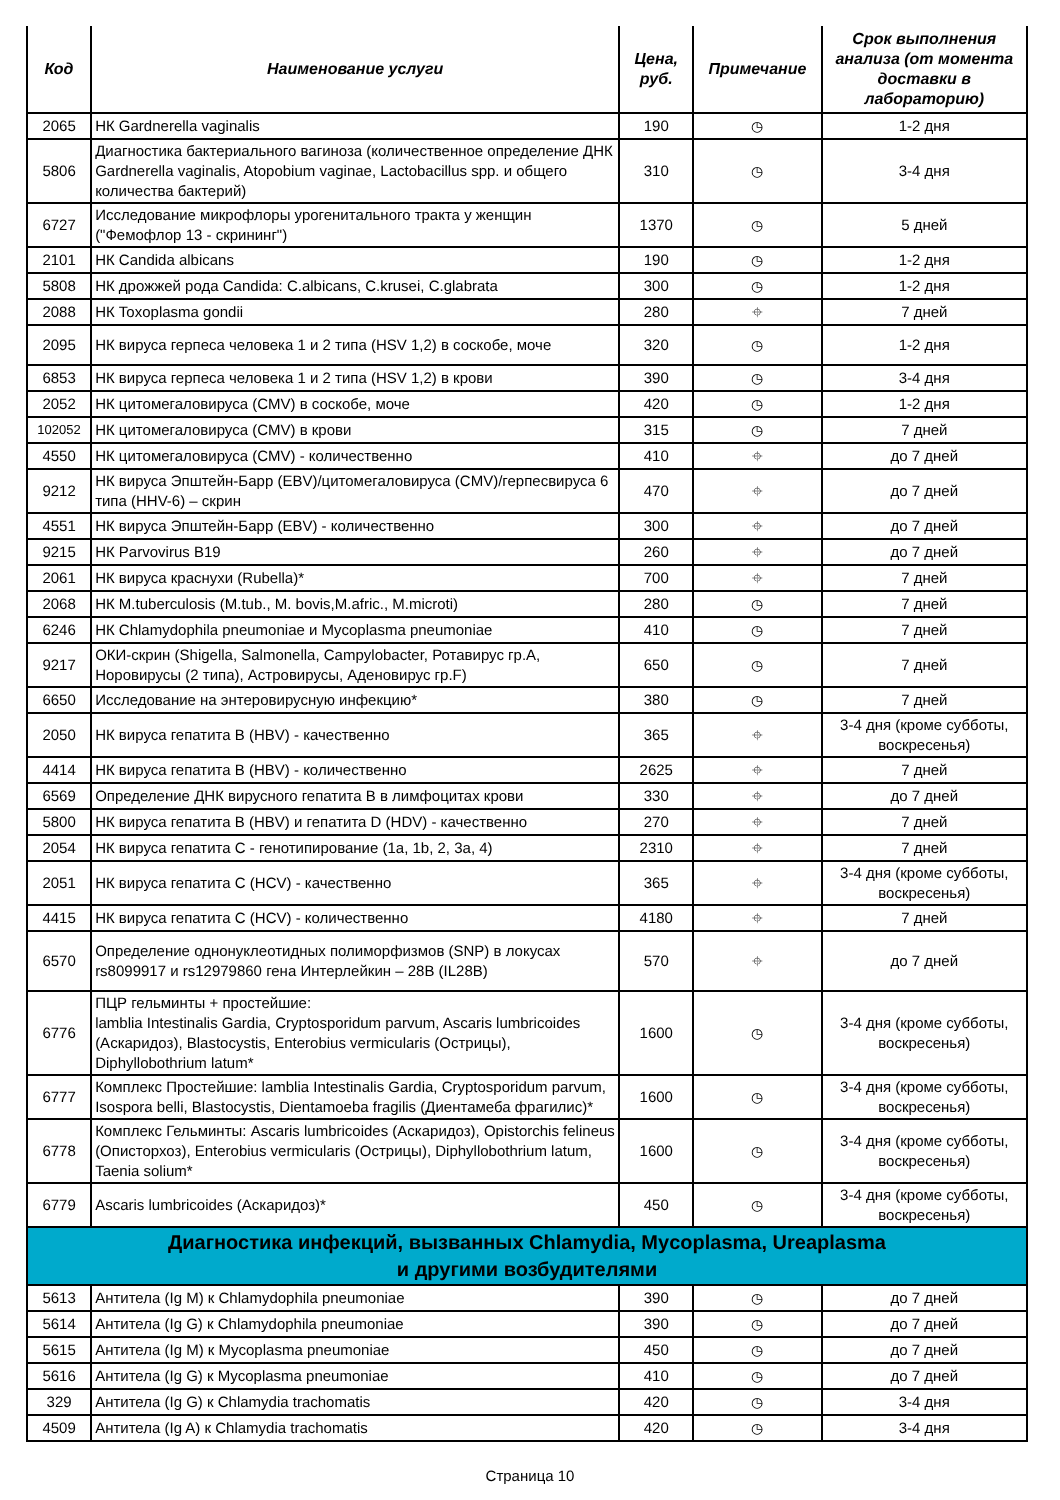| Код | Наименование услуги | Цена, руб. | Примечание | Срок выполнения анализа (от момента доставки в лабораторию) |
| --- | --- | --- | --- | --- |
| 2065 | НК Gardnerella vaginalis | 190 | ◷ | 1-2 дня |
| 5806 | Диагностика бактериального вагиноза (количественное определение ДНК Gardnerella vaginalis, Atopobium vaginae, Lactobacillus spp. и общего количества бактерий) | 310 | ◷ | 3-4 дня |
| 6727 | Исследование микрофлоры урогенитального тракта у женщин ("Фемофлор 13 - скрининг") | 1370 | ◷ | 5 дней |
| 2101 | НК Candida albicans | 190 | ◷ | 1-2 дня |
| 5808 | НК дрожжей рода Candida: C.albicans, C.krusei, C.glabrata | 300 | ◷ | 1-2 дня |
| 2088 | НК Toxoplasma gondii | 280 | ⌖ | 7 дней |
| 2095 | НК вируса герпеса человека 1 и 2 типа (HSV 1,2) в соскобе, моче | 320 | ◷ | 1-2 дня |
| 6853 | НК вируса герпеса человека 1 и 2 типа (HSV 1,2) в крови | 390 | ◷ | 3-4 дня |
| 2052 | НК цитомегаловируса (CMV) в соскобе, моче | 420 | ◷ | 1-2 дня |
| 102052 | НК цитомегаловируса (CMV) в крови | 315 | ◷ | 7 дней |
| 4550 | НК цитомегаловируса (CMV) - количественно | 410 | ⌖ | до 7 дней |
| 9212 | НК вируса Эпштейн-Барр (EBV)/цитомегаловируса (CMV)/герпесвируса 6 типа (HHV-6) – скрин | 470 | ⌖ | до 7 дней |
| 4551 | НК вируса Эпштейн-Барр (EBV) - количественно | 300 | ⌖ | до 7 дней |
| 9215 | НК Parvovirus B19 | 260 | ⌖ | до 7 дней |
| 2061 | НК вируса краснухи (Rubella)* | 700 | ⌖ | 7 дней |
| 2068 | НК M.tuberculosis (M.tub., M. bovis,M.afric., M.microti) | 280 | ◷ | 7 дней |
| 6246 | НК Chlamydophila pneumoniae и Mycoplasma pneumoniae | 410 | ◷ | 7 дней |
| 9217 | ОКИ-скрин (Shigella, Salmonella, Campylobacter, Ротавирус гр.A, Норовирусы (2 типа), Астровирусы, Аденовирус гр.F) | 650 | ◷ | 7 дней |
| 6650 | Исследование на энтеровирусную инфекцию* | 380 | ◷ | 7 дней |
| 2050 | НК вируса гепатита В (HBV) - качественно | 365 | ⌖ | 3-4 дня (кроме субботы, воскресенья) |
| 4414 | НК вируса гепатита В (HBV) - количественно | 2625 | ⌖ | 7 дней |
| 6569 | Определение ДНК вирусного гепатита В в лимфоцитах крови | 330 | ⌖ | до 7 дней |
| 5800 | НК вируса гепатита В (HBV) и гепатита D (HDV) - качественно | 270 | ⌖ | 7 дней |
| 2054 | НК вируса гепатита С - генотипирование (1a, 1b, 2, 3a, 4) | 2310 | ⌖ | 7 дней |
| 2051 | НК вируса гепатита С (HCV) - качественно | 365 | ⌖ | 3-4 дня (кроме субботы, воскресенья) |
| 4415 | НК вируса гепатита С (HCV) - количественно | 4180 | ⌖ | 7 дней |
| 6570 | Определение однонуклеотидных полиморфизмов (SNP) в локусах rs8099917 и rs12979860 гена Интерлейкин – 28В (IL28B) | 570 | ⌖ | до 7 дней |
| 6776 | ПЦР гельминты + простейшие: lamblia Intestinalis Gardia, Cryptosporidum parvum, Ascaris lumbricoides (Аскаридоз), Blastocystis, Enterobius vermicularis (Острицы), Diphyllobothrium latum* | 1600 | ◷ | 3-4 дня (кроме субботы, воскресенья) |
| 6777 | Комплекс Простейшие: lamblia Intestinalis Gardia, Cryptosporidum parvum, Isospora belli, Blastocystis, Dientamoeba fragilis (Диентамеба фрагилис)* | 1600 | ◷ | 3-4 дня (кроме субботы, воскресенья) |
| 6778 | Комплекс Гельминты: Ascaris lumbricoides (Аскаридоз), Opistorchis felineus (Описторхоз), Enterobius vermicularis (Острицы), Diphyllobothrium latum, Taenia solium* | 1600 | ◷ | 3-4 дня (кроме субботы, воскресенья) |
| 6779 | Ascaris lumbricoides (Аскаридоз)* | 450 | ◷ | 3-4 дня (кроме субботы, воскресенья) |
| Диагностика инфекций, вызванных Chlamydia, Mycoplasma, Ureaplasma и другими возбудителями | | | | |
| 5613 | Антитела (Ig M) к Chlamydophila pneumoniae | 390 | ◷ | до 7 дней |
| 5614 | Антитела (Ig G) к Chlamydophila pneumoniae | 390 | ◷ | до 7 дней |
| 5615 | Антитела (Ig M) к Mycoplasma pneumoniae | 450 | ◷ | до 7 дней |
| 5616 | Антитела (Ig G) к Mycoplasma pneumoniae | 410 | ◷ | до 7 дней |
| 329 | Антитела (Ig G) к Chlamydia trachomatis | 420 | ◷ | 3-4 дня |
| 4509 | Антитела (Ig A) к Chlamydia trachomatis | 420 | ◷ | 3-4 дня |
Страница 10